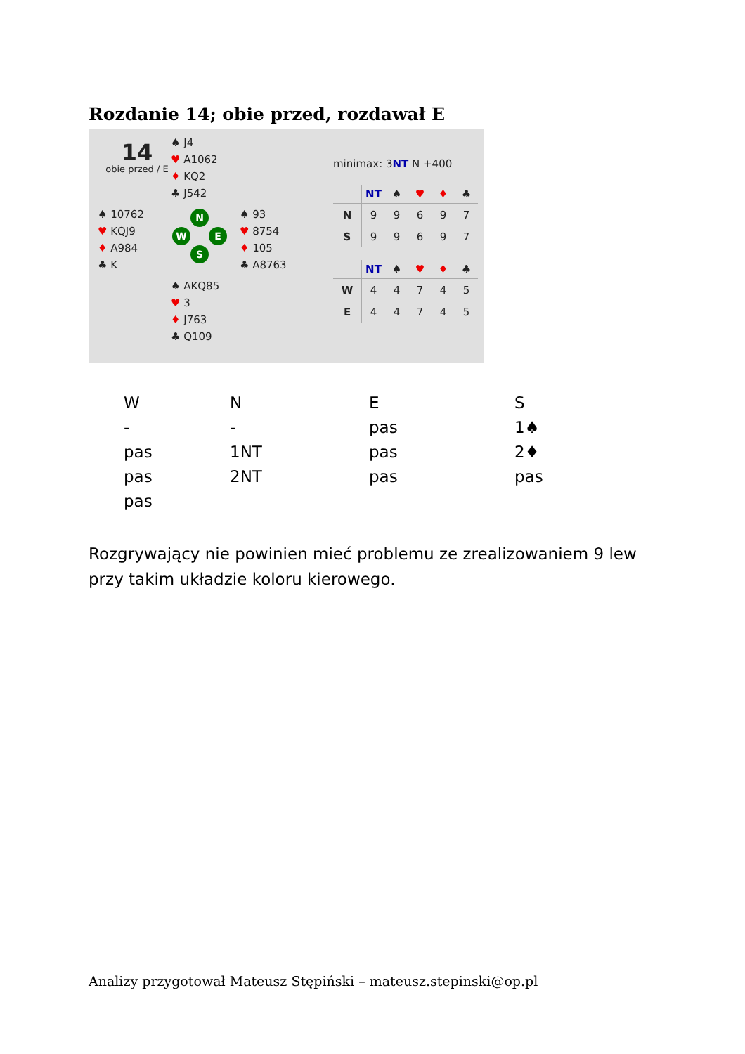Rozdanie 14; obie przed, rozdawał E
14
obie przed / E
♠ J4
♥ A1062
♦ KQ2
♣ J542
♠ 10762
♥ KQJ9
♦ A984
♣ K
♠ 93
♥ 8754
♦ 105
♣ A8763
♠ AKQ85
♥ 3
♦ J763
♣ Q109
N
W E
S
minimax: 3NT N +400
| | NT | ♠ | ♥ | ♦ | ♣ |
| N | 9 | 9 | 6 | 9 | 7 |
| S | 9 | 9 | 6 | 9 | 7 |
| | NT | ♠ | ♥ | ♦ | ♣ |
| W | 4 | 4 | 7 | 4 | 5 |
| E | 4 | 4 | 7 | 4 | 5 |
| W | N | E | S |
| --- | --- | --- | --- |
| - | - | pas | 1♠ |
| pas | 1NT | pas | 2♦ |
| pas | 2NT | pas | pas |
| pas | | | |
Rozgrywający nie powinien mieć problemu ze zrealizowaniem 9 lew przy takim układzie koloru kierowego.
Analizy przygotował Mateusz Stępiński – mateusz.stepinski@op.pl